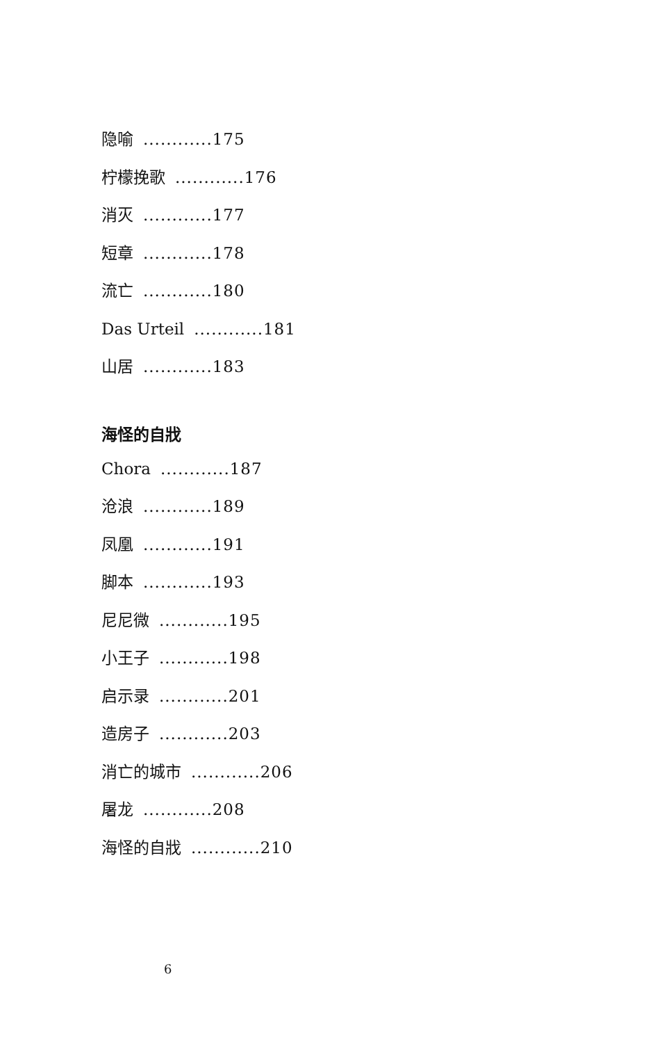隐喻............175
柠檬挽歌............176
消灭............177
短章............178
流亡............180
Das Urteil............181
山居............183
海怪的自戕
Chora............187
沧浪............189
凤凰............191
脚本............193
尼尼微............195
小王子............198
启示录............201
造房子............203
消亡的城市............206
屠龙............208
海怪的自戕............210
6